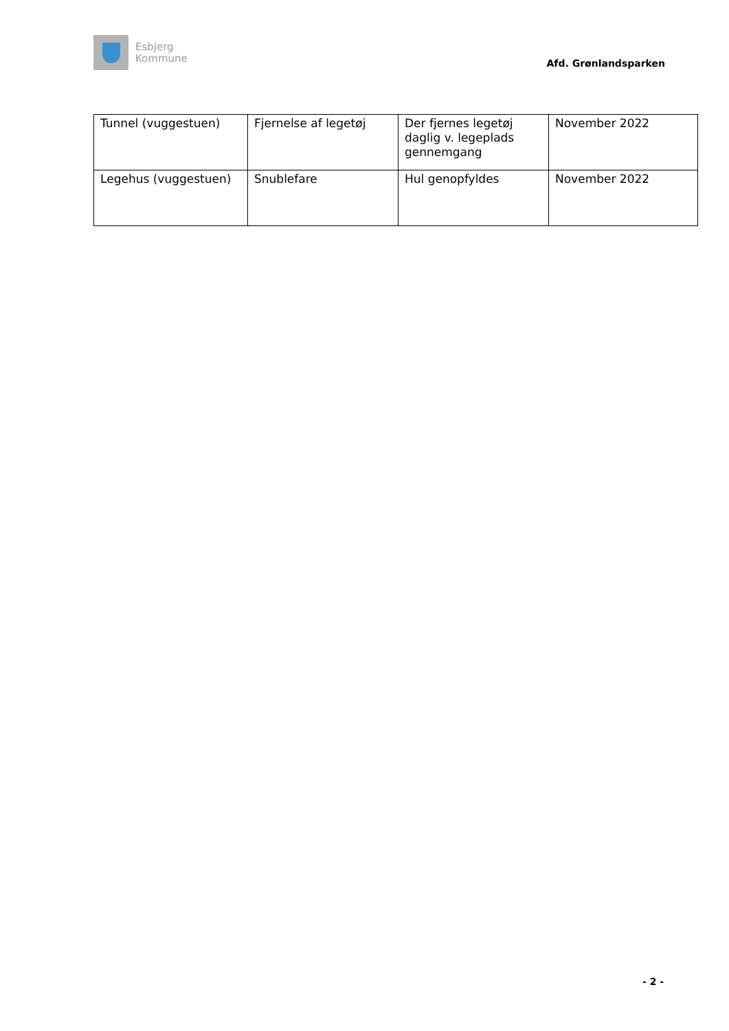Esbjerg
Kommune
Afd. Grønlandsparken
| Tunnel (vuggestuen) | Fjernelse af legetøj | Der fjernes legetøj daglig v. legeplads gennemgang | November 2022 |
| Legehus (vuggestuen) | Snublefare | Hul genopfyldes | November 2022 |
- 2 -